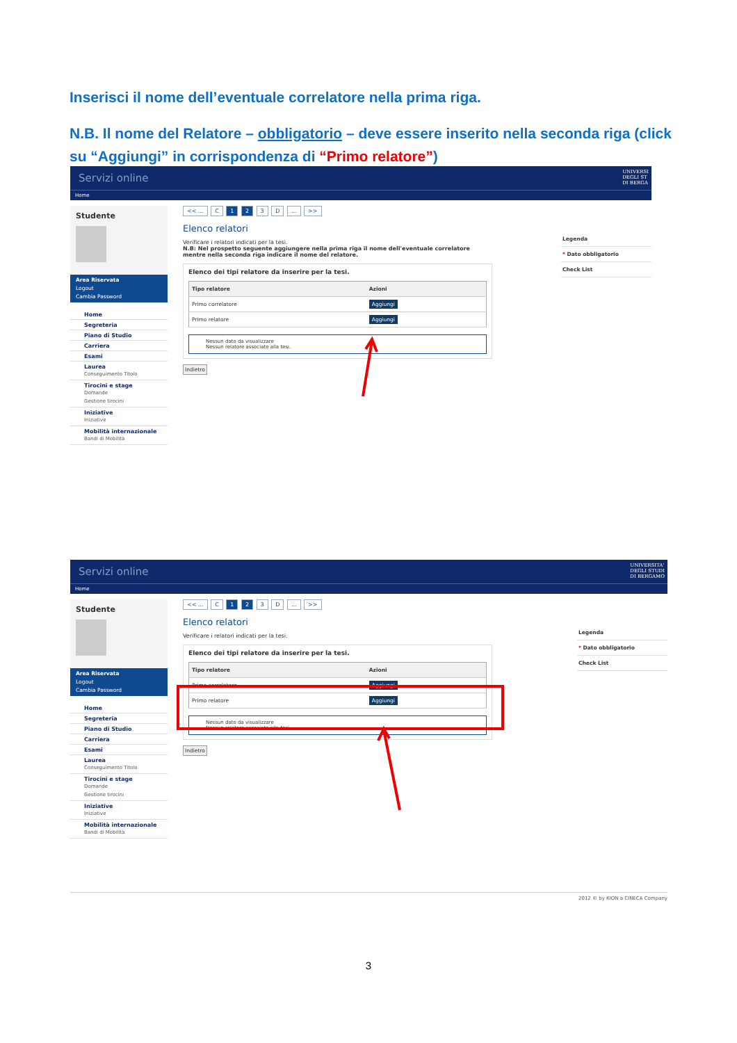Inserisci il nome dell’eventuale correlatore nella prima riga.
N.B. Il nome del Relatore – obbligatorio – deve essere inserito nella seconda riga (click su “Aggiungi” in corrispondenza di “Primo relatore”)
Servizi online
UNIVERSI
DEGLI ST
DI BERGA
Home
Studente
Area Riservata
Logout
Cambia Password
Home
Segreteria
Piano di Studio
Carriera
Esami
Laurea
Conseguimento Titolo
Tirocini e stage
Domande
Gestione tirocini
Iniziative
Iniziative
Mobilità internazionale
Bandi di Mobilità
<< ... C 1 2 3 D ... >>
Elenco relatori
Verificare i relatori indicati per la tesi.
N.B: Nel prospetto seguente aggiungere nella prima riga il nome dell'eventuale correlatore mentre nella seconda riga indicare il nome del relatore.
Elenco dei tipi relatore da inserire per la tesi.
| Tipo relatore | Azioni |
| --- | --- |
| Primo correlatore | Aggiungi |
| Primo relatore | Aggiungi |
Nessun dato da visualizzare
Nessun relatore associato alla tesi.
Indietro
Legenda
* Dato obbligatorio
Check List
Servizi online
UNIVERSITA'
DEGLI STUDI
DI BERGAMO
Home
Studente
Area Riservata
Logout
Cambia Password
Home
Segreteria
Piano di Studio
Carriera
Esami
Laurea
Conseguimento Titolo
Tirocini e stage
Domande
Gestione tirocini
Iniziative
Iniziative
Mobilità internazionale
Bandi di Mobilità
<< ... C 1 2 3 D ... >>
Elenco relatori
Verificare i relatori indicati per la tesi.
Elenco dei tipi relatore da inserire per la tesi.
| Tipo relatore | Azioni |
| --- | --- |
| Primo correlatore | Aggiungi |
| Primo relatore | Aggiungi |
Nessun dato da visualizzare
Nessun relatore associato alla tesi.
Indietro
Legenda
* Dato obbligatorio
Check List
2012 © by KION a CINECA Company
3